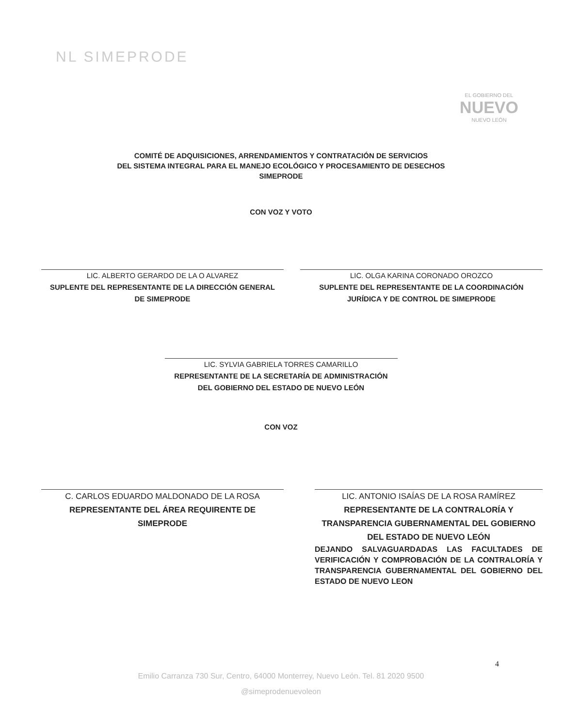NL SIMEPRODE
EL GOBIERNO DEL
NUEVO
NUEVO LEÓN
COMITÉ DE ADQUISICIONES, ARRENDAMIENTOS Y CONTRATACIÓN DE SERVICIOS
DEL SISTEMA INTEGRAL PARA EL MANEJO ECOLÓGICO Y PROCESAMIENTO DE DESECHOS
SIMEPRODE
CON VOZ Y VOTO
LIC. ALBERTO GERARDO DE LA O ALVAREZ
SUPLENTE DEL REPRESENTANTE DE LA DIRECCIÓN GENERAL
DE SIMEPRODE
LIC. OLGA KARINA CORONADO OROZCO
SUPLENTE DEL REPRESENTANTE DE LA COORDINACIÓN
JURÍDICA Y DE CONTROL DE SIMEPRODE
LIC. SYLVIA GABRIELA TORRES CAMARILLO
REPRESENTANTE DE LA SECRETARÍA DE ADMINISTRACIÓN
DEL GOBIERNO DEL ESTADO DE NUEVO LEÓN
CON VOZ
C. CARLOS EDUARDO MALDONADO DE LA ROSA
REPRESENTANTE DEL ÁREA REQUIRENTE DE
SIMEPRODE
LIC. ANTONIO ISAÍAS DE LA ROSA RAMÍREZ
REPRESENTANTE DE LA CONTRALORÍA Y
TRANSPARENCIA GUBERNAMENTAL DEL GOBIERNO
DEL ESTADO DE NUEVO LEÓN
DEJANDO SALVAGUARDADAS LAS FACULTADES DE VERIFICACIÓN Y COMPROBACIÓN DE LA CONTRALORÍA Y TRANSPARENCIA GUBERNAMENTAL DEL GOBIERNO DEL ESTADO DE NUEVO LEON
4
Emilio Carranza 730 Sur, Centro, 64000 Monterrey, Nuevo León. Tel. 81 2020 9500
@simeprodenuevoleon